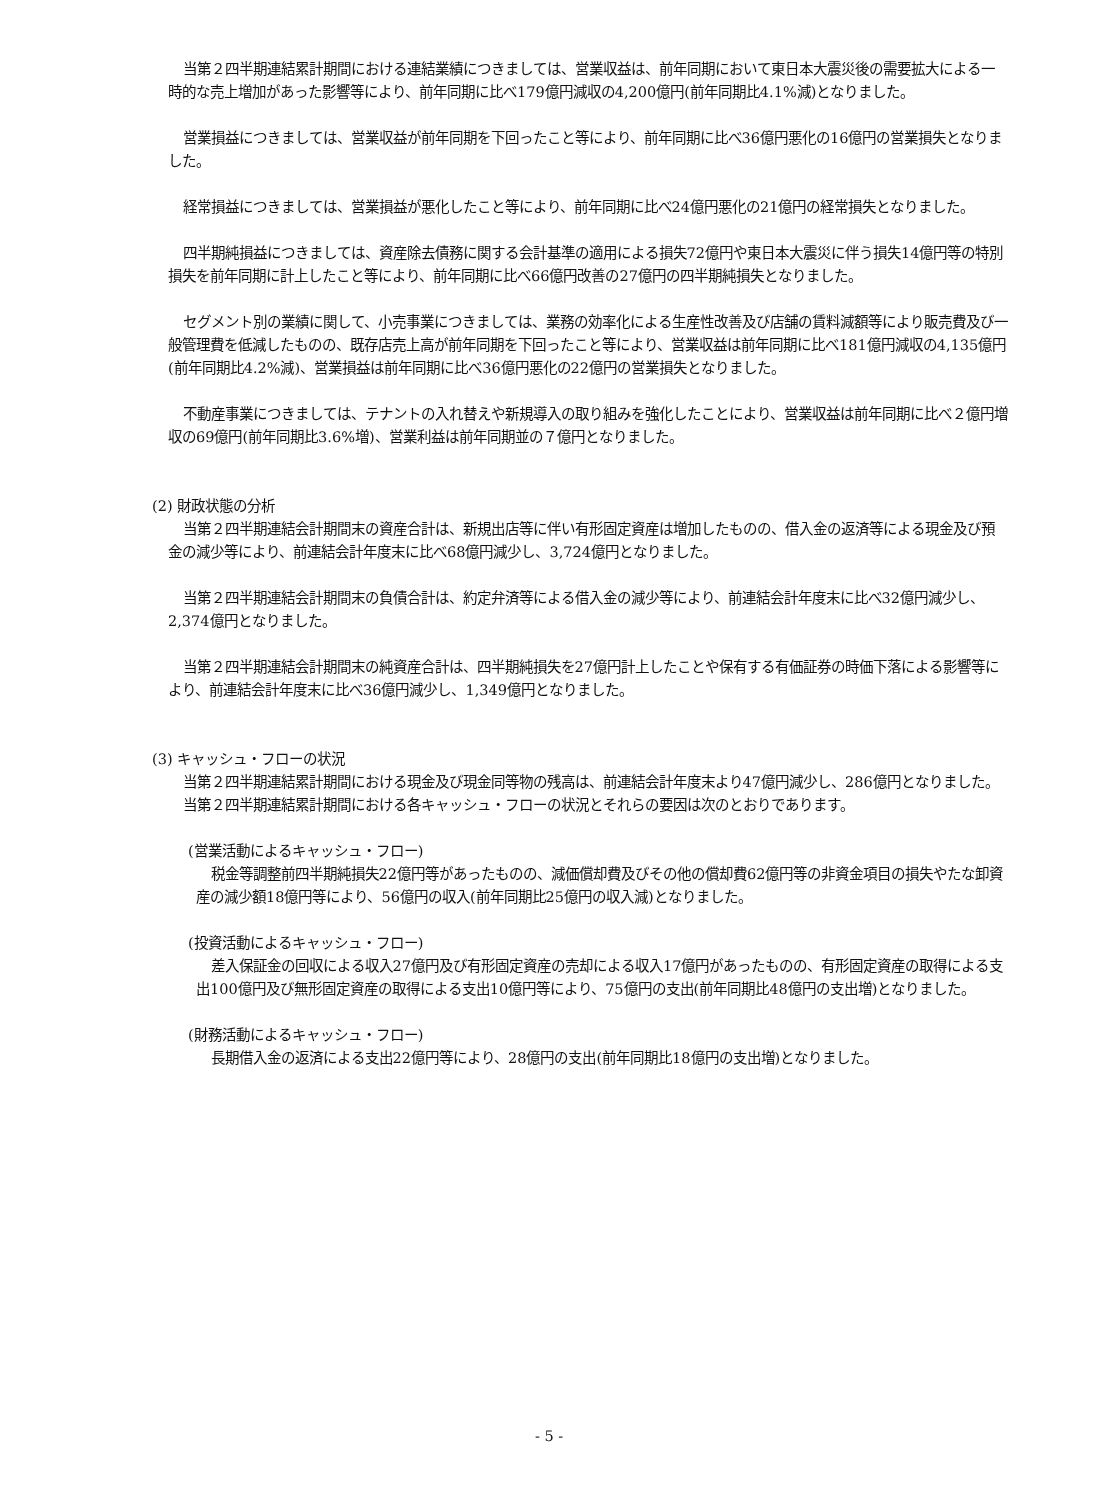当第２四半期連結累計期間における連結業績につきましては、営業収益は、前年同期において東日本大震災後の需要拡大による一時的な売上増加があった影響等により、前年同期に比べ179億円減収の4,200億円(前年同期比4.1%減)となりました。
営業損益につきましては、営業収益が前年同期を下回ったこと等により、前年同期に比べ36億円悪化の16億円の営業損失となりました。
経常損益につきましては、営業損益が悪化したこと等により、前年同期に比べ24億円悪化の21億円の経常損失となりました。
四半期純損益につきましては、資産除去債務に関する会計基準の適用による損失72億円や東日本大震災に伴う損失14億円等の特別損失を前年同期に計上したこと等により、前年同期に比べ66億円改善の27億円の四半期純損失となりました。
セグメント別の業績に関して、小売事業につきましては、業務の効率化による生産性改善及び店舗の賃料減額等により販売費及び一般管理費を低減したものの、既存店売上高が前年同期を下回ったこと等により、営業収益は前年同期に比べ181億円減収の4,135億円(前年同期比4.2%減)、営業損益は前年同期に比べ36億円悪化の22億円の営業損失となりました。
不動産事業につきましては、テナントの入れ替えや新規導入の取り組みを強化したことにより、営業収益は前年同期に比べ２億円増収の69億円(前年同期比3.6%増)、営業利益は前年同期並の７億円となりました。
(2) 財政状態の分析
当第２四半期連結会計期間末の資産合計は、新規出店等に伴い有形固定資産は増加したものの、借入金の返済等による現金及び預金の減少等により、前連結会計年度末に比べ68億円減少し、3,724億円となりました。
当第２四半期連結会計期間末の負債合計は、約定弁済等による借入金の減少等により、前連結会計年度末に比べ32億円減少し、2,374億円となりました。
当第２四半期連結会計期間末の純資産合計は、四半期純損失を27億円計上したことや保有する有価証券の時価下落による影響等により、前連結会計年度末に比べ36億円減少し、1,349億円となりました。
(3) キャッシュ・フローの状況
当第２四半期連結累計期間における現金及び現金同等物の残高は、前連結会計年度末より47億円減少し、286億円となりました。
当第２四半期連結累計期間における各キャッシュ・フローの状況とそれらの要因は次のとおりであります。
(営業活動によるキャッシュ・フロー)
税金等調整前四半期純損失22億円等があったものの、減価償却費及びその他の償却費62億円等の非資金項目の損失やたな卸資産の減少額18億円等により、56億円の収入(前年同期比25億円の収入減)となりました。
(投資活動によるキャッシュ・フロー)
差入保証金の回収による収入27億円及び有形固定資産の売却による収入17億円があったものの、有形固定資産の取得による支出100億円及び無形固定資産の取得による支出10億円等により、75億円の支出(前年同期比48億円の支出増)となりました。
(財務活動によるキャッシュ・フロー)
長期借入金の返済による支出22億円等により、28億円の支出(前年同期比18億円の支出増)となりました。
- 5 -